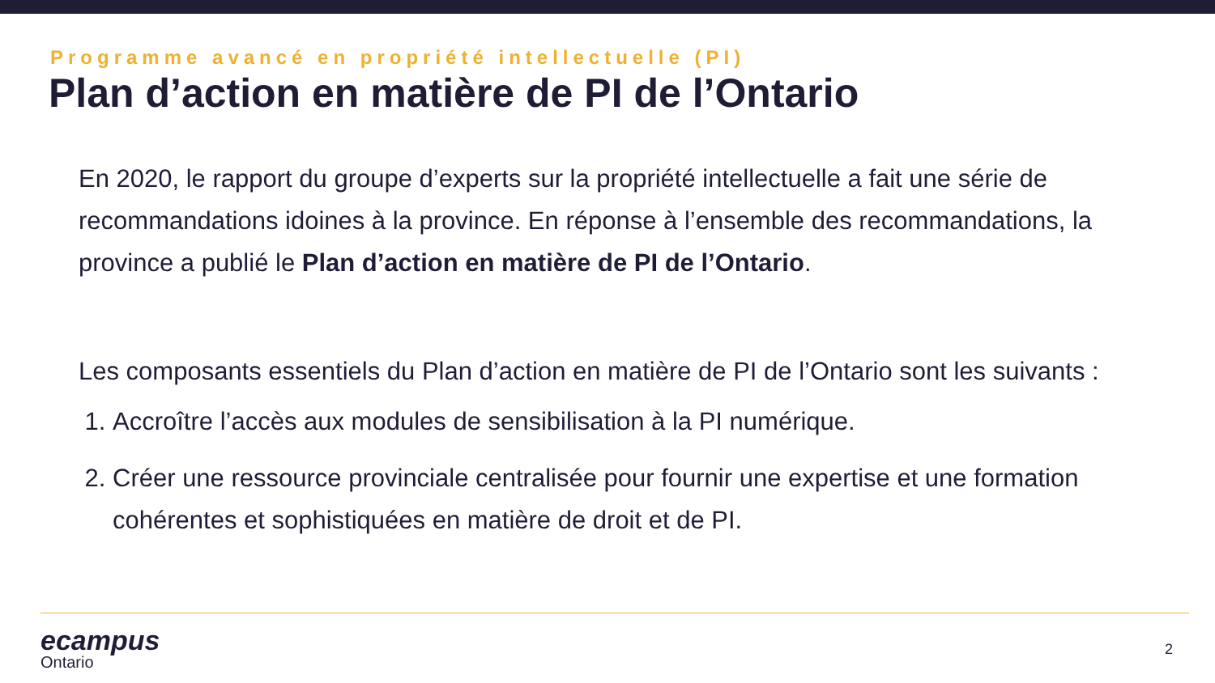Programme avancé en propriété intellectuelle (PI)
Plan d’action en matière de PI de l’Ontario
En 2020, le rapport du groupe d’experts sur la propriété intellectuelle a fait une série de recommandations idoines à la province. En réponse à l’ensemble des recommandations, la province a publié le Plan d’action en matière de PI de l’Ontario.
Les composants essentiels du Plan d’action en matière de PI de l’Ontario sont les suivants :
1. Accroître l’accès aux modules de sensibilisation à la PI numérique.
2. Créer une ressource provinciale centralisée pour fournir une expertise et une formation cohérentes et sophistiquées en matière de droit et de PI.
ecampus
Ontario
2